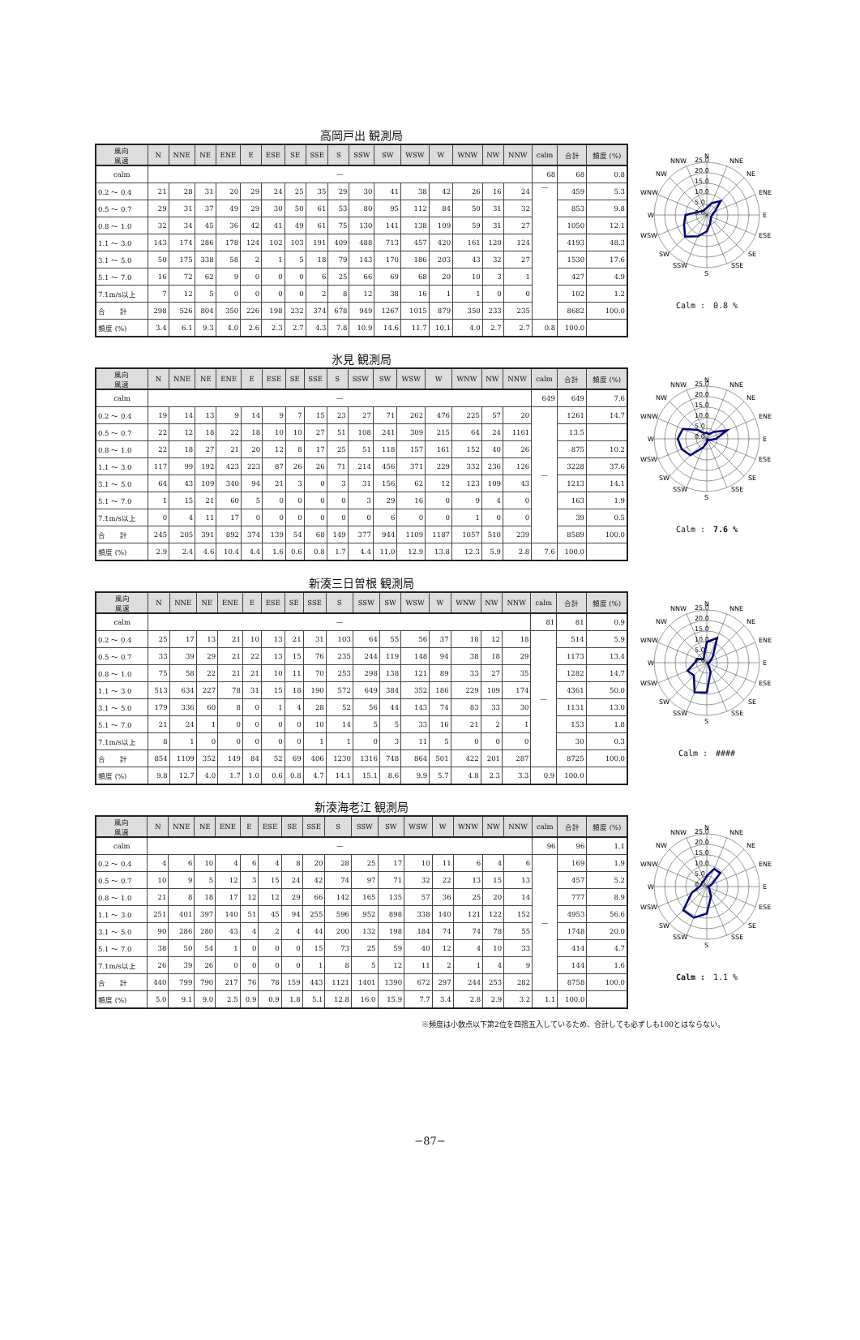高岡戸出 観測局
| 風向 風速 | N | NNE | NE | ENE | E | ESE | SE | SSE | S | SSW | SW | WSW | W | WNW | NW | NNW | calm | 合計 | 頻度 (%) |
| --- | --- | --- | --- | --- | --- | --- | --- | --- | --- | --- | --- | --- | --- | --- | --- | --- | --- | --- | --- |
| calm | — | | | | | | | | | | | | | | | | 68 | 68 | 0.8 |
| 0.2 ～ 0.4 | 21 | 28 | 31 | 20 | 29 | 24 | 25 | 35 | 29 | 30 | 41 | 38 | 42 | 26 | 16 | 24 | — | 459 | 5.3 |
| 0.5 ～ 0.7 | 29 | 31 | 37 | 49 | 29 | 30 | 50 | 61 | 53 | 80 | 95 | 112 | 84 | 50 | 31 | 32 | | 853 | 9.8 |
| 0.8 ～ 1.0 | 32 | 34 | 45 | 36 | 42 | 41 | 49 | 61 | 75 | 130 | 141 | 138 | 109 | 59 | 31 | 27 | | 1050 | 12.1 |
| 1.1 ～ 3.0 | 143 | 174 | 286 | 178 | 124 | 102 | 103 | 191 | 409 | 488 | 713 | 457 | 420 | 161 | 120 | 124 | | 4193 | 48.3 |
| 3.1 ～ 5.0 | 50 | 175 | 338 | 58 | 2 | 1 | 5 | 18 | 79 | 143 | 170 | 186 | 203 | 43 | 32 | 27 | | 1530 | 17.6 |
| 5.1 ～ 7.0 | 16 | 72 | 62 | 9 | 0 | 0 | 0 | 6 | 25 | 66 | 69 | 68 | 20 | 10 | 3 | 1 | | 427 | 4.9 |
| 7.1m/s以上 | 7 | 12 | 5 | 0 | 0 | 0 | 0 | 2 | 8 | 12 | 38 | 16 | 1 | 1 | 0 | 0 | | 102 | 1.2 |
| 合 計 | 298 | 526 | 804 | 350 | 226 | 198 | 232 | 374 | 678 | 949 | 1267 | 1015 | 879 | 350 | 233 | 235 | | 8682 | 100.0 |
| 頻度 (%) | 3.4 | 6.1 | 9.3 | 4.0 | 2.6 | 2.3 | 2.7 | 4.3 | 7.8 | 10.9 | 14.6 | 11.7 | 10.1 | 4.0 | 2.7 | 2.7 | 0.8 | 100.0 | |
N
NNE
NE
ENE
E
ESE
SE
SSE
S
SSW
SW
WSW
W
WNW
NW
NNW
25.0
20.0
15.0
10.0
5.0
0.0
Calm :　0.8 %
氷見 観測局
| 風向 風速 | N | NNE | NE | ENE | E | ESE | SE | SSE | S | SSW | SW | WSW | W | WNW | NW | NNW | calm | 合計 | 頻度 (%) |
| --- | --- | --- | --- | --- | --- | --- | --- | --- | --- | --- | --- | --- | --- | --- | --- | --- | --- | --- | --- |
| calm | — | | | | | | | | | | | | | | | | 649 | 649 | 7.6 |
| 0.2 ～ 0.4 | 19 | 14 | 13 | 9 | 14 | 9 | 7 | 15 | 23 | 27 | 71 | 262 | 476 | 225 | 57 | 20 | — | 1261 | 14.7 |
| 0.5 ～ 0.7 | 22 | 12 | 18 | 22 | 18 | 10 | 10 | 27 | 51 | 108 | 241 | 309 | 215 | 64 | 24 | 1161 | | 13.5 | |
| 0.8 ～ 1.0 | 22 | 18 | 27 | 21 | 20 | 12 | 8 | 17 | 25 | 51 | 118 | 157 | 161 | 152 | 40 | 26 | | 875 | 10.2 |
| 1.1 ～ 3.0 | 117 | 99 | 192 | 423 | 223 | 87 | 26 | 26 | 71 | 214 | 456 | 371 | 229 | 332 | 236 | 126 | | 3228 | 37.6 |
| 3.1 ～ 5.0 | 64 | 43 | 109 | 340 | 94 | 21 | 3 | 0 | 3 | 31 | 156 | 62 | 12 | 123 | 109 | 43 | | 1213 | 14.1 |
| 5.1 ～ 7.0 | 1 | 15 | 21 | 60 | 5 | 0 | 0 | 0 | 0 | 3 | 29 | 16 | 0 | 9 | 4 | 0 | | 163 | 1.9 |
| 7.1m/s以上 | 0 | 4 | 11 | 17 | 0 | 0 | 0 | 0 | 0 | 0 | 6 | 0 | 0 | 1 | 0 | 0 | | 39 | 0.5 |
| 合 計 | 245 | 205 | 391 | 892 | 374 | 139 | 54 | 68 | 149 | 377 | 944 | 1109 | 1187 | 1057 | 510 | 239 | | 8589 | 100.0 |
| 頻度 (%) | 2.9 | 2.4 | 4.6 | 10.4 | 4.4 | 1.6 | 0.6 | 0.8 | 1.7 | 4.4 | 11.0 | 12.9 | 13.8 | 12.3 | 5.9 | 2.8 | 7.6 | 100.0 | |
N
NNE
NE
ENE
E
ESE
SE
SSE
S
SSW
SW
WSW
W
WNW
NW
NNW
25.0
20.0
15.0
10.0
5.0
0.0
Calm :　7.6 %
新湊三日曽根 観測局
| 風向 風速 | N | NNE | NE | ENE | E | ESE | SE | SSE | S | SSW | SW | WSW | W | WNW | NW | NNW | calm | 合計 | 頻度 (%) |
| --- | --- | --- | --- | --- | --- | --- | --- | --- | --- | --- | --- | --- | --- | --- | --- | --- | --- | --- | --- |
| calm | — | | | | | | | | | | | | | | | | 81 | 81 | 0.9 |
| 0.2 ～ 0.4 | 25 | 17 | 13 | 21 | 10 | 13 | 21 | 31 | 103 | 64 | 55 | 56 | 37 | 18 | 12 | 18 | — | 514 | 5.9 |
| 0.5 ～ 0.7 | 33 | 39 | 29 | 21 | 22 | 13 | 15 | 76 | 235 | 244 | 119 | 148 | 94 | 38 | 18 | 29 | | 1173 | 13.4 |
| 0.8 ～ 1.0 | 75 | 58 | 22 | 21 | 21 | 10 | 11 | 70 | 253 | 298 | 138 | 121 | 89 | 33 | 27 | 35 | | 1282 | 14.7 |
| 1.1 ～ 3.0 | 513 | 634 | 227 | 78 | 31 | 15 | 18 | 190 | 572 | 649 | 384 | 352 | 186 | 229 | 109 | 174 | | 4361 | 50.0 |
| 3.1 ～ 5.0 | 179 | 336 | 60 | 8 | 0 | 1 | 4 | 28 | 52 | 56 | 44 | 143 | 74 | 83 | 33 | 30 | | 1131 | 13.0 |
| 5.1 ～ 7.0 | 21 | 24 | 1 | 0 | 0 | 0 | 0 | 10 | 14 | 5 | 5 | 33 | 16 | 21 | 2 | 1 | | 153 | 1.8 |
| 7.1m/s以上 | 8 | 1 | 0 | 0 | 0 | 0 | 0 | 1 | 1 | 0 | 3 | 11 | 5 | 0 | 0 | 0 | | 30 | 0.3 |
| 合 計 | 854 | 1109 | 352 | 149 | 84 | 52 | 69 | 406 | 1230 | 1316 | 748 | 864 | 501 | 422 | 201 | 287 | | 8725 | 100.0 |
| 頻度 (%) | 9.8 | 12.7 | 4.0 | 1.7 | 1.0 | 0.6 | 0.8 | 4.7 | 14.1 | 15.1 | 8.6 | 9.9 | 5.7 | 4.8 | 2.3 | 3.3 | 0.9 | 100.0 | |
N
NNE
NE
ENE
E
ESE
SE
SSE
S
SSW
SW
WSW
W
WNW
NW
NNW
25.0
20.0
15.0
10.0
5.0
0.0
Calm :　####
新湊海老江 観測局
| 風向 風速 | N | NNE | NE | ENE | E | ESE | SE | SSE | S | SSW | SW | WSW | W | WNW | NW | NNW | calm | 合計 | 頻度 (%) |
| --- | --- | --- | --- | --- | --- | --- | --- | --- | --- | --- | --- | --- | --- | --- | --- | --- | --- | --- | --- |
| calm | — | | | | | | | | | | | | | | | | 96 | 96 | 1.1 |
| 0.2 ～ 0.4 | 4 | 6 | 10 | 4 | 6 | 4 | 8 | 20 | 28 | 25 | 17 | 10 | 11 | 6 | 4 | 6 | — | 169 | 1.9 |
| 0.5 ～ 0.7 | 10 | 9 | 5 | 12 | 3 | 15 | 24 | 42 | 74 | 97 | 71 | 32 | 22 | 13 | 15 | 13 | | 457 | 5.2 |
| 0.8 ～ 1.0 | 21 | 8 | 18 | 17 | 12 | 12 | 29 | 66 | 142 | 165 | 135 | 57 | 36 | 25 | 20 | 14 | | 777 | 8.9 |
| 1.1 ～ 3.0 | 251 | 401 | 397 | 140 | 51 | 45 | 94 | 255 | 596 | 952 | 898 | 338 | 140 | 121 | 122 | 152 | | 4953 | 56.6 |
| 3.1 ～ 5.0 | 90 | 286 | 280 | 43 | 4 | 2 | 4 | 44 | 200 | 132 | 198 | 184 | 74 | 74 | 78 | 55 | | 1748 | 20.0 |
| 5.1 ～ 7.0 | 38 | 50 | 54 | 1 | 0 | 0 | 0 | 15 | 73 | 25 | 59 | 40 | 12 | 4 | 10 | 33 | | 414 | 4.7 |
| 7.1m/s以上 | 26 | 39 | 26 | 0 | 0 | 0 | 0 | 1 | 8 | 5 | 12 | 11 | 2 | 1 | 4 | 9 | | 144 | 1.6 |
| 合 計 | 440 | 799 | 790 | 217 | 76 | 78 | 159 | 443 | 1121 | 1401 | 1390 | 672 | 297 | 244 | 253 | 282 | | 8758 | 100.0 |
| 頻度 (%) | 5.0 | 9.1 | 9.0 | 2.5 | 0.9 | 0.9 | 1.8 | 5.1 | 12.8 | 16.0 | 15.9 | 7.7 | 3.4 | 2.8 | 2.9 | 3.2 | 1.1 | 100.0 | |
N
NNE
NE
ENE
E
ESE
SE
SSE
S
SSW
SW
WSW
W
WNW
NW
NNW
25.0
20.0
15.0
10.0
5.0
0.0
Calm :　1.1 %
※頻度は小数点以下第2位を四捨五入しているため、合計しても必ずしも100とはならない。
−87−